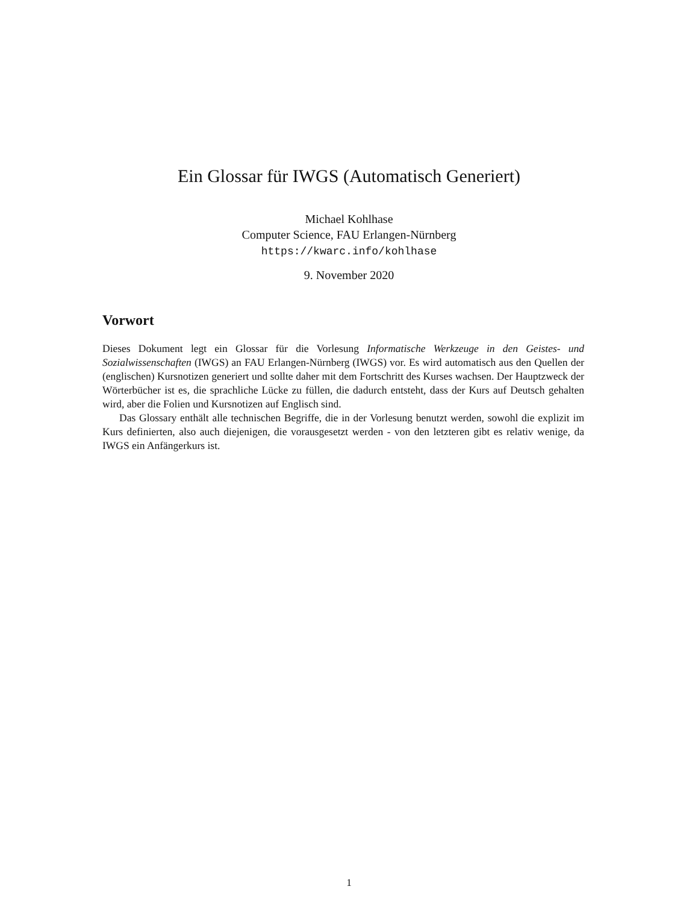Ein Glossar für IWGS (Automatisch Generiert)
Michael Kohlhase
Computer Science, FAU Erlangen-Nürnberg
https://kwarc.info/kohlhase
9. November 2020
Vorwort
Dieses Dokument legt ein Glossar für die Vorlesung Informatische Werkzeuge in den Geistes- und Sozialwissenschaften (IWGS) an FAU Erlangen-Nürnberg (IWGS) vor. Es wird automatisch aus den Quellen der (englischen) Kursnotizen generiert und sollte daher mit dem Fortschritt des Kurses wachsen. Der Hauptzweck der Wörterbücher ist es, die sprachliche Lücke zu füllen, die dadurch entsteht, dass der Kurs auf Deutsch gehalten wird, aber die Folien und Kursnotizen auf Englisch sind.
Das Glossary enthält alle technischen Begriffe, die in der Vorlesung benutzt werden, sowohl die explizit im Kurs definierten, also auch diejenigen, die vorausgesetzt werden - von den letzteren gibt es relativ wenige, da IWGS ein Anfängerkurs ist.
1